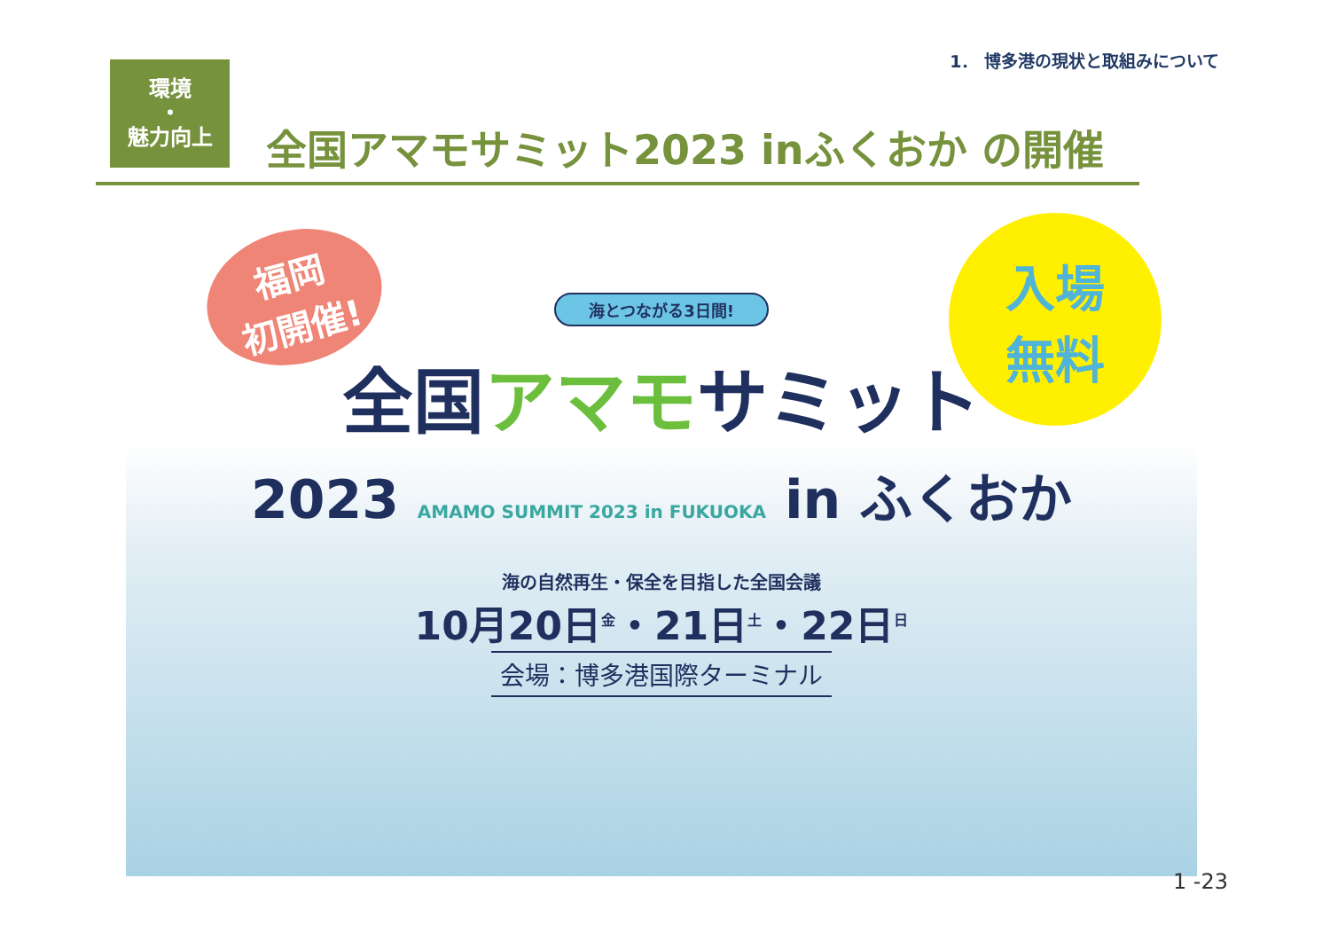1． 博多港の現状と取組みについて
環境
・
魅力向上
全国アマモサミット2023 inふくおか の開催
福岡
初開催!
入場
無料
海とつながる3日間!
全国アマモサミット
2023 AMAMO SUMMIT 2023 in FUKUOKA in ふくおか
海の自然再生・保全を目指した全国会議
10月20日<sup>金</sup>・21日<sup>土</sup>・22日<sup>日</sup>
会場：博多港国際ターミナル
1 -23